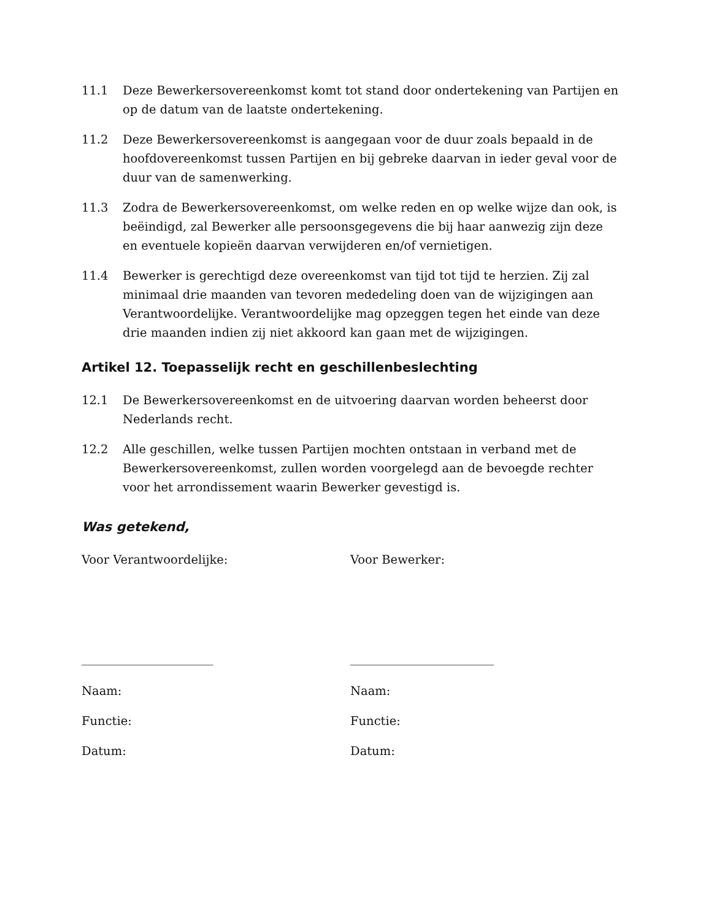11.1 Deze Bewerkersovereenkomst komt tot stand door ondertekening van Partijen en op de datum van de laatste ondertekening.
11.2 Deze Bewerkersovereenkomst is aangegaan voor de duur zoals bepaald in de hoofdovereenkomst tussen Partijen en bij gebreke daarvan in ieder geval voor de duur van de samenwerking.
11.3 Zodra de Bewerkersovereenkomst, om welke reden en op welke wijze dan ook, is beëindigd, zal Bewerker alle persoonsgegevens die bij haar aanwezig zijn deze en eventuele kopieën daarvan verwijderen en/of vernietigen.
11.4 Bewerker is gerechtigd deze overeenkomst van tijd tot tijd te herzien. Zij zal minimaal drie maanden van tevoren mededeling doen van de wijzigingen aan Verantwoordelijke. Verantwoordelijke mag opzeggen tegen het einde van deze drie maanden indien zij niet akkoord kan gaan met de wijzigingen.
Artikel 12. Toepasselijk recht en geschillenbeslechting
12.1 De Bewerkersovereenkomst en de uitvoering daarvan worden beheerst door Nederlands recht.
12.2 Alle geschillen, welke tussen Partijen mochten ontstaan in verband met de Bewerkersovereenkomst, zullen worden voorgelegd aan de bevoegde rechter voor het arrondissement waarin Bewerker gevestigd is.
Was getekend,
Voor Verantwoordelijke:
______________________
Naam:
Functie:
Datum:
Voor Bewerker:
________________________
Naam:
Functie:
Datum: